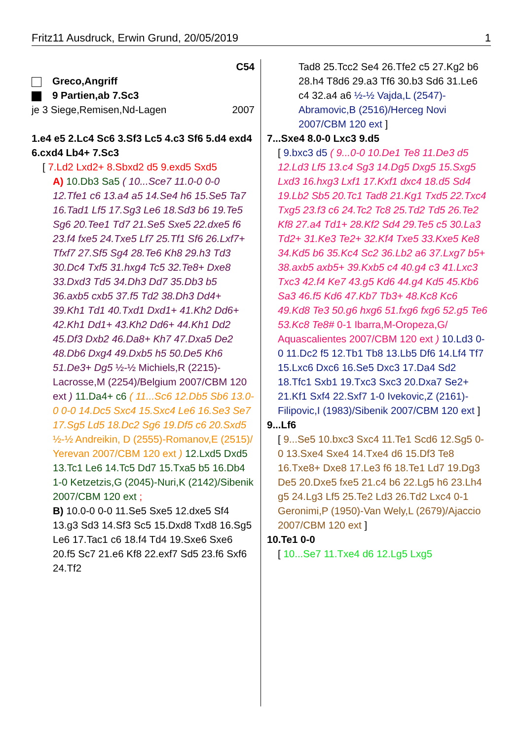Fritz11 Ausdruck, Erwin Grund, 20/05/2019 1
C54
Greco,Angriff
9 Partien,ab 7.Sc3
je 3 Siege,Remisen,Nd-Lagen 2007
1.e4 e5 2.Lc4 Sc6 3.Sf3 Lc5 4.c3 Sf6 5.d4 exd4 6.cxd4 Lb4+ 7.Sc3
[ 7.Ld2 Lxd2+ 8.Sbxd2 d5 9.exd5 Sxd5
A) 10.Db3 Sa5 ( 10...Sce7 11.0-0 0-0 12.Tfe1 c6 13.a4 a5 14.Se4 h6 15.Se5 Ta7 16.Tad1 Lf5 17.Sg3 Le6 18.Sd3 b6 19.Te5 Sg6 20.Tee1 Td7 21.Se5 Sxe5 22.dxe5 f6 23.f4 fxe5 24.Txe5 Lf7 25.Tf1 Sf6 26.Lxf7+ Tfxf7 27.Sf5 Sg4 28.Te6 Kh8 29.h3 Td3 30.Dc4 Txf5 31.hxg4 Tc5 32.Te8+ Dxe8 33.Dxd3 Td5 34.Dh3 Dd7 35.Db3 b5 36.axb5 cxb5 37.f5 Td2 38.Dh3 Dd4+ 39.Kh1 Td1 40.Txd1 Dxd1+ 41.Kh2 Dd6+ 42.Kh1 Dd1+ 43.Kh2 Dd6+ 44.Kh1 Dd2 45.Df3 Dxb2 46.Da8+ Kh7 47.Dxa5 De2 48.Db6 Dxg4 49.Dxb5 h5 50.De5 Kh6 51.De3+ Dg5 ½-½ Michiels,R (2215)-Lacrosse,M (2254)/Belgium 2007/CBM 120 ext ) 11.Da4+ c6 ( 11...Sc6 12.Db5 Sb6 13.0-0 0-0 14.Dc5 Sxc4 15.Sxc4 Le6 16.Se3 Se7 17.Sg5 Ld5 18.Dc2 Sg6 19.Df5 c6 20.Sxd5 ½-½ Andreikin, D (2555)-Romanov,E (2515)/ Yerevan 2007/CBM 120 ext ) 12.Lxd5 Dxd5 13.Tc1 Le6 14.Tc5 Dd7 15.Txa5 b5 16.Db4 1-0 Ketzetzis,G (2045)-Nuri,K (2142)/Sibenik 2007/CBM 120 ext ;
B) 10.0-0 0-0 11.Se5 Sxe5 12.dxe5 Sf4 13.g3 Sd3 14.Sf3 Sc5 15.Dxd8 Txd8 16.Sg5 Le6 17.Tac1 c6 18.f4 Td4 19.Sxe6 Sxe6 20.f5 Sc7 21.e6 Kf8 22.exf7 Sd5 23.f6 Sxf6 24.Tf2
Tad8 25.Tcc2 Se4 26.Tfe2 c5 27.Kg2 b6 28.h4 T8d6 29.a3 Tf6 30.b3 Sd6 31.Le6 c4 32.a4 a6 ½-½ Vajda,L (2547)-Abramovic,B (2516)/Herceg Novi 2007/CBM 120 ext ]
7...Sxe4 8.0-0 Lxc3 9.d5
[ 9.bxc3 d5 ( 9...0-0 10.De1 Te8 11.De3 d5 12.Ld3 Lf5 13.c4 Sg3 14.Dg5 Dxg5 15.Sxg5 Lxd3 16.hxg3 Lxf1 17.Kxf1 dxc4 18.d5 Sd4 19.Lb2 Sb5 20.Tc1 Tad8 21.Kg1 Txd5 22.Txc4 Txg5 23.f3 c6 24.Tc2 Tc8 25.Td2 Td5 26.Te2 Kf8 27.a4 Td1+ 28.Kf2 Sd4 29.Te5 c5 30.La3 Td2+ 31.Ke3 Te2+ 32.Kf4 Txe5 33.Kxe5 Ke8 34.Kd5 b6 35.Kc4 Sc2 36.Lb2 a6 37.Lxg7 b5+ 38.axb5 axb5+ 39.Kxb5 c4 40.g4 c3 41.Lxc3 Txc3 42.f4 Ke7 43.g5 Kd6 44.g4 Kd5 45.Kb6 Sa3 46.f5 Kd6 47.Kb7 Tb3+ 48.Kc8 Kc6 49.Kd8 Te3 50.g6 hxg6 51.fxg6 fxg6 52.g5 Te6 53.Kc8 Te8# 0-1 Ibarra,M-Oropeza,G/ Aquascalientes 2007/CBM 120 ext ) 10.Ld3 0-0 11.Dc2 f5 12.Tb1 Tb8 13.Lb5 Df6 14.Lf4 Tf7 15.Lxc6 Dxc6 16.Se5 Dxc3 17.Da4 Sd2 18.Tfc1 Sxb1 19.Txc3 Sxc3 20.Dxa7 Se2+ 21.Kf1 Sxf4 22.Sxf7 1-0 Ivekovic,Z (2161)-Filipovic,I (1983)/Sibenik 2007/CBM 120 ext ]
9...Lf6
[ 9...Se5 10.bxc3 Sxc4 11.Te1 Scd6 12.Sg5 0-0 13.Sxe4 Sxe4 14.Txe4 d6 15.Df3 Te8 16.Txe8+ Dxe8 17.Le3 f6 18.Te1 Ld7 19.Dg3 De5 20.Dxe5 fxe5 21.c4 b6 22.Lg5 h6 23.Lh4 g5 24.Lg3 Lf5 25.Te2 Ld3 26.Td2 Lxc4 0-1 Geronimi,P (1950)-Van Wely,L (2679)/Ajaccio 2007/CBM 120 ext ]
10.Te1 0-0
[ 10...Se7 11.Txe4 d6 12.Lg5 Lxg5